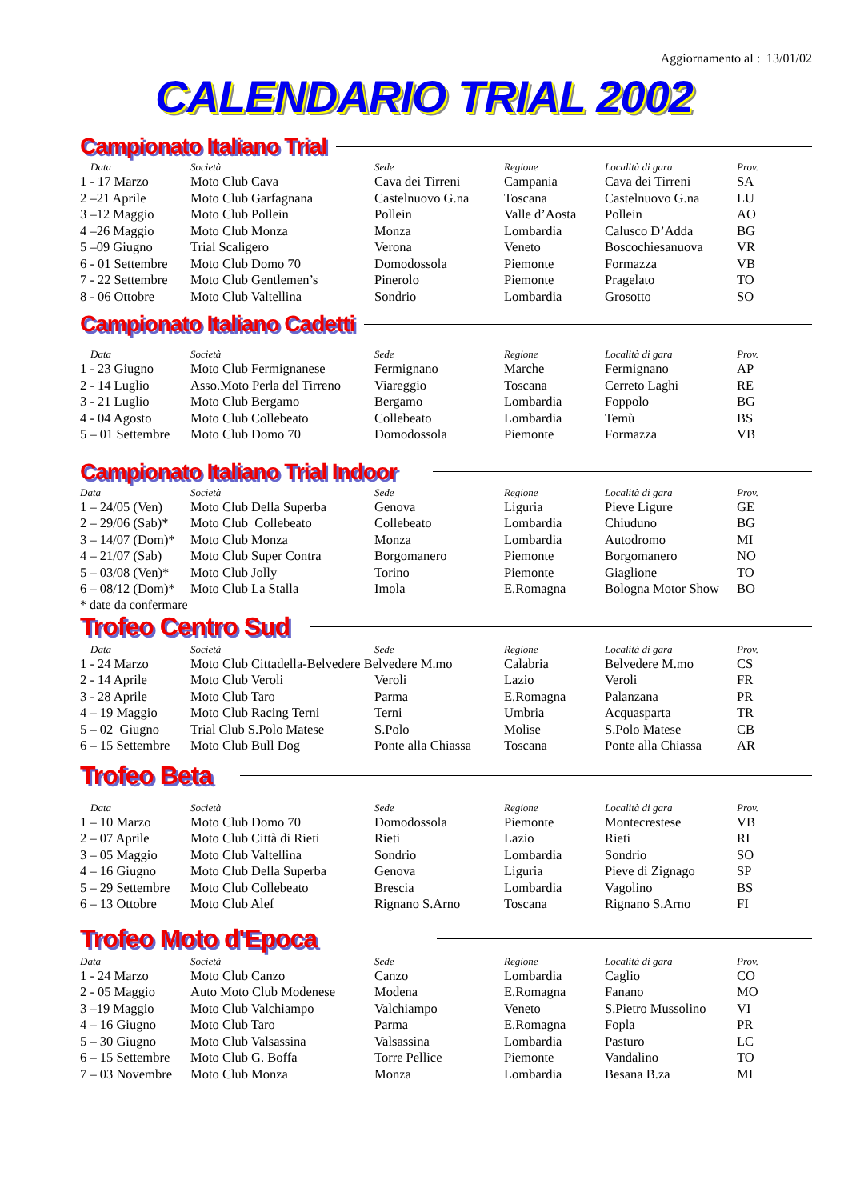Aggiornamento al : 13/01/02
CALENDARIO TRIAL 2002
Campionato Italiano Trial
| Data | Società | Sede | Regione | Località di gara | Prov. |
| --- | --- | --- | --- | --- | --- |
| 1 - 17 Marzo | Moto Club Cava | Cava dei Tirreni | Campania | Cava dei Tirreni | SA |
| 2 –21 Aprile | Moto Club Garfagnana | Castelnuovo G.na | Toscana | Castelnuovo G.na | LU |
| 3 –12 Maggio | Moto Club Pollein | Pollein | Valle d’Aosta | Pollein | AO |
| 4 –26 Maggio | Moto Club Monza | Monza | Lombardia | Calusco D’Adda | BG |
| 5 –09 Giugno | Trial Scaligero | Verona | Veneto | Boscochiesanuova | VR |
| 6 - 01 Settembre | Moto Club Domo 70 | Domodossola | Piemonte | Formazza | VB |
| 7 - 22 Settembre | Moto Club Gentlemen’s | Pinerolo | Piemonte | Pragelato | TO |
| 8 - 06 Ottobre | Moto Club Valtellina | Sondrio | Lombardia | Grosotto | SO |
Campionato Italiano Cadetti
| Data | Società | Sede | Regione | Località di gara | Prov. |
| --- | --- | --- | --- | --- | --- |
| 1 - 23 Giugno | Moto Club Fermignanese | Fermignano | Marche | Fermignano | AP |
| 2 - 14 Luglio | Asso.Moto Perla del Tirreno | Viareggio | Toscana | Cerreto Laghi | RE |
| 3 - 21 Luglio | Moto Club Bergamo | Bergamo | Lombardia | Foppolo | BG |
| 4 - 04 Agosto | Moto Club Collebeato | Collebeato | Lombardia | Temù | BS |
| 5 – 01 Settembre | Moto Club Domo 70 | Domodossola | Piemonte | Formazza | VB |
Campionato Italiano Trial Indoor
| Data | Società | Sede | Regione | Località di gara | Prov. |
| --- | --- | --- | --- | --- | --- |
| 1 – 24/05 (Ven) | Moto Club Della Superba | Genova | Liguria | Pieve Ligure | GE |
| 2 – 29/06 (Sab)* | Moto Club Collebeato | Collebeato | Lombardia | Chiuduno | BG |
| 3 – 14/07 (Dom)* | Moto Club Monza | Monza | Lombardia | Autodromo | MI |
| 4 – 21/07 (Sab) | Moto Club Super Contra | Borgomanero | Piemonte | Borgomanero | NO |
| 5 – 03/08 (Ven)* | Moto Club Jolly | Torino | Piemonte | Giaglione | TO |
| 6 – 08/12 (Dom)* | Moto Club La Stalla | Imola | E.Romagna | Bologna Motor Show | BO |
* date da confermare
Trofeo Centro Sud
| Data | Società | Sede | Regione | Località di gara | Prov. |
| --- | --- | --- | --- | --- | --- |
| 1 - 24 Marzo | Moto Club Cittadella-Belvedere Belvedere M.mo | | Calabria | Belvedere M.mo | CS |
| 2 - 14 Aprile | Moto Club Veroli | Veroli | Lazio | Veroli | FR |
| 3 - 28 Aprile | Moto Club Taro | Parma | E.Romagna | Palanzana | PR |
| 4 – 19 Maggio | Moto Club Racing Terni | Terni | Umbria | Acquasparta | TR |
| 5 – 02 Giugno | Trial Club S.Polo Matese | S.Polo | Molise | S.Polo Matese | CB |
| 6 – 15 Settembre | Moto Club Bull Dog | Ponte alla Chiassa | Toscana | Ponte alla Chiassa | AR |
Trofeo Beta
| Data | Società | Sede | Regione | Località di gara | Prov. |
| --- | --- | --- | --- | --- | --- |
| 1 – 10 Marzo | Moto Club Domo 70 | Domodossola | Piemonte | Montecrestese | VB |
| 2 – 07 Aprile | Moto Club Città di Rieti | Rieti | Lazio | Rieti | RI |
| 3 – 05 Maggio | Moto Club Valtellina | Sondrio | Lombardia | Sondrio | SO |
| 4 – 16 Giugno | Moto Club Della Superba | Genova | Liguria | Pieve di Zignago | SP |
| 5 – 29 Settembre | Moto Club Collebeato | Brescia | Lombardia | Vagolino | BS |
| 6 – 13 Ottobre | Moto Club Alef | Rignano S.Arno | Toscana | Rignano S.Arno | FI |
Trofeo Moto d'Epoca
| Data | Società | Sede | Regione | Località di gara | Prov. |
| --- | --- | --- | --- | --- | --- |
| 1 - 24 Marzo | Moto Club Canzo | Canzo | Lombardia | Caglio | CO |
| 2 - 05 Maggio | Auto Moto Club Modenese | Modena | E.Romagna | Fanano | MO |
| 3 –19 Maggio | Moto Club Valchiampo | Valchiampo | Veneto | S.Pietro Mussolino | VI |
| 4 – 16 Giugno | Moto Club Taro | Parma | E.Romagna | Fopla | PR |
| 5 – 30 Giugno | Moto Club Valsassina | Valsassina | Lombardia | Pasturo | LC |
| 6 – 15 Settembre | Moto Club G. Boffa | Torre Pellice | Piemonte | Vandalino | TO |
| 7 – 03 Novembre | Moto Club Monza | Monza | Lombardia | Besana B.za | MI |